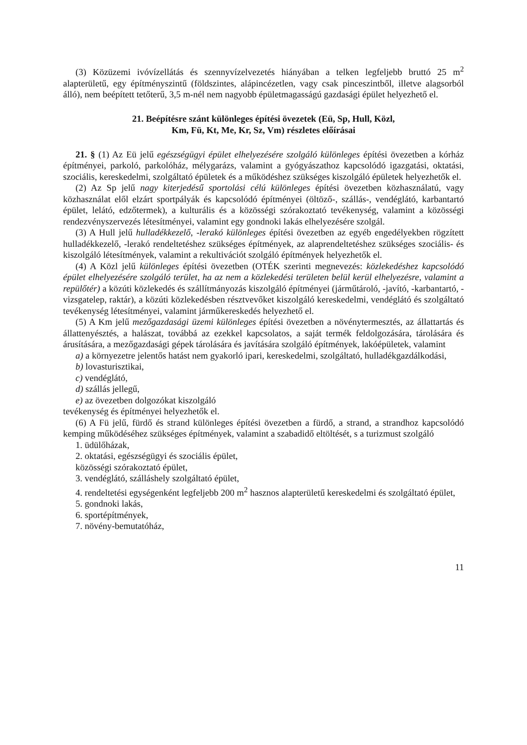(3) Közüzemi ivóvízellátás és szennyvízelvezetés hiányában a telken legfeljebb bruttó 25 m<sup>2</sup> alapterületű, egy építményszintű (földszintes, alápincézetlen, vagy csak pinceszintből, illetve alagsorból álló), nem beépített tetőterű, 3,5 m-nél nem nagyobb épületmagasságú gazdasági épület helyezhető el.
21. Beépítésre szánt különleges építési övezetek (Eü, Sp, Hull, Közl,
Km, Fü, Kt, Me, Kr, Sz, Vm) részletes előírásai
21. § (1) Az Eü jelű egészségügyi épület elhelyezésére szolgáló különleges építési övezetben a kórház építményei, parkoló, parkolóház, mélygarázs, valamint a gyógyászathoz kapcsolódó igazgatási, oktatási, szociális, kereskedelmi, szolgáltató épületek és a működéshez szükséges kiszolgáló épületek helyezhetők el.
(2) Az Sp jelű nagy kiterjedésű sportolási célú különleges építési övezetben közhasználatú, vagy közhasználat elől elzárt sportpályák és kapcsolódó építményei (öltöző-, szállás-, vendéglátó, karbantartó épület, lelátó, edzőtermek), a kulturális és a közösségi szórakoztató tevékenység, valamint a közösségi rendezvényszervezés létesítményei, valamint egy gondnoki lakás elhelyezésére szolgál.
(3) A Hull jelű hulladékkezelő, -lerakó különleges építési övezetben az egyéb engedélyekben rögzített hulladékkezelő, -lerakó rendeltetéshez szükséges építmények, az alaprendeltetéshez szükséges szociális- és kiszolgáló létesítmények, valamint a rekultivációt szolgáló építmények helyezhetők el.
(4) A Közl jelű különleges építési övezetben (OTÉK szerinti megnevezés: közlekedéshez kapcsolódó épület elhelyezésére szolgáló terület, ha az nem a közlekedési területen belül kerül elhelyezésre, valamint a repülőtér) a közúti közlekedés és szállítmányozás kiszolgáló építményei (járműtároló, -javító, -karbantartó, -vizsgatelep, raktár), a közúti közlekedésben résztvevőket kiszolgáló kereskedelmi, vendéglátó és szolgáltató tevékenység létesítményei, valamint járműkereskedés helyezhető el.
(5) A Km jelű mezőgazdasági üzemi különleges építési övezetben a növénytermesztés, az állattartás és állattenyésztés, a halászat, továbbá az ezekkel kapcsolatos, a saját termék feldolgozására, tárolására és árusítására, a mezőgazdasági gépek tárolására és javítására szolgáló építmények, lakóépületek, valamint
a) a környezetre jelentős hatást nem gyakorló ipari, kereskedelmi, szolgáltató, hulladékgazdálkodási,
b) lovasturisztikai,
c) vendéglátó,
d) szállás jellegű,
e) az övezetben dolgozókat kiszolgáló
tevékenység és építményei helyezhetők el.
(6) A Fü jelű, fürdő és strand különleges építési övezetben a fürdő, a strand, a strandhoz kapcsolódó kemping működéséhez szükséges építmények, valamint a szabadidő eltöltését, s a turizmust szolgáló
1. üdülőházak,
2. oktatási, egészségügyi és szociális épület,
közösségi szórakoztató épület,
3. vendéglátó, szálláshely szolgáltató épület,
4. rendeltetési egységenként legfeljebb 200 m<sup>2</sup> hasznos alapterületű kereskedelmi és szolgáltató épület,
5. gondnoki lakás,
6. sportépítmények,
7. növény-bemutatóház,
11